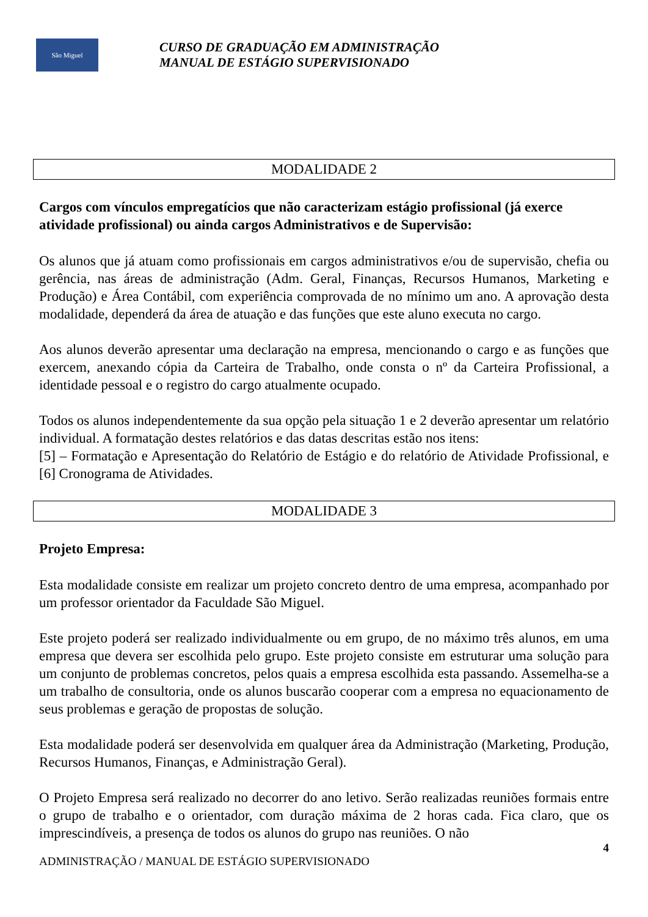São Miguel
CURSO DE GRADUAÇÃO EM ADMINISTRAÇÃO
MANUAL DE ESTÁGIO SUPERVISIONADO
MODALIDADE 2
Cargos com vínculos empregatícios que não caracterizam estágio profissional (já exerce atividade profissional) ou ainda cargos Administrativos e de Supervisão:
Os alunos que já atuam como profissionais em cargos administrativos e/ou de supervisão, chefia ou gerência, nas áreas de administração (Adm. Geral, Finanças, Recursos Humanos, Marketing e Produção) e Área Contábil, com experiência comprovada de no mínimo um ano. A aprovação desta modalidade, dependerá da área de atuação e das funções que este aluno executa no cargo.
Aos alunos deverão apresentar uma declaração na empresa, mencionando o cargo e as funções que exercem, anexando cópia da Carteira de Trabalho, onde consta o nº da Carteira Profissional, a identidade pessoal e o registro do cargo atualmente ocupado.
Todos os alunos independentemente da sua opção pela situação 1 e 2 deverão apresentar um relatório individual. A formatação destes relatórios e das datas descritas estão nos itens:
[5] – Formatação e Apresentação do Relatório de Estágio e do relatório de Atividade Profissional, e [6] Cronograma de Atividades.
MODALIDADE 3
Projeto Empresa:
Esta modalidade consiste em realizar um projeto concreto dentro de uma empresa, acompanhado por um professor orientador da Faculdade São Miguel.
Este projeto poderá ser realizado individualmente ou em grupo, de no máximo três alunos, em uma empresa que devera ser escolhida pelo grupo. Este projeto consiste em estruturar uma solução para um conjunto de problemas concretos, pelos quais a empresa escolhida esta passando. Assemelha-se a um trabalho de consultoria, onde os alunos buscarão cooperar com a empresa no equacionamento de seus problemas e geração de propostas de solução.
Esta modalidade poderá ser desenvolvida em qualquer área da Administração (Marketing, Produção, Recursos Humanos, Finanças, e Administração Geral).
O Projeto Empresa será realizado no decorrer do ano letivo. Serão realizadas reuniões formais entre o grupo de trabalho e o orientador, com duração máxima de 2 horas cada. Fica claro, que os imprescindíveis, a presença de todos os alunos do grupo nas reuniões. O não
4
ADMINISTRAÇÃO / MANUAL DE ESTÁGIO SUPERVISIONADO